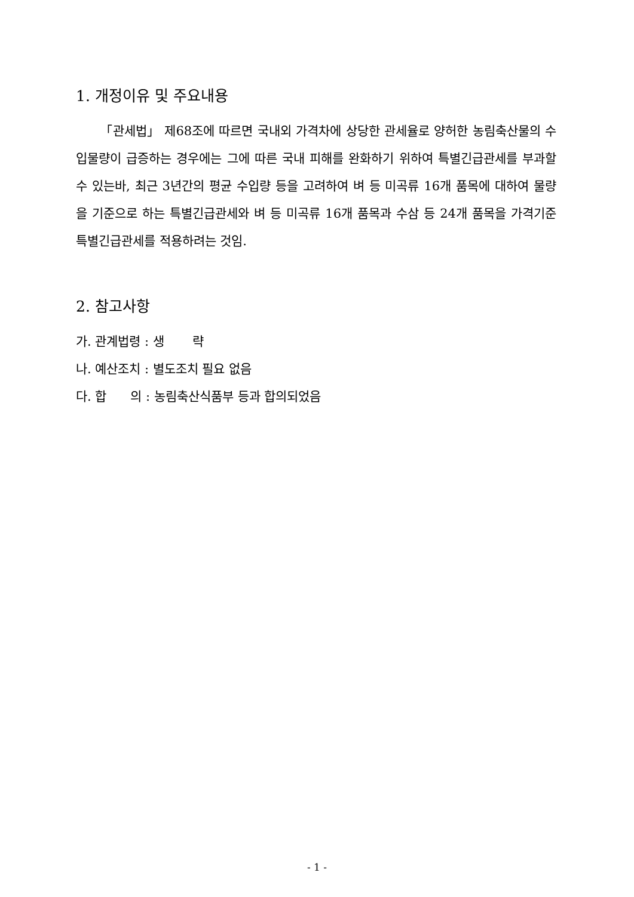1. 개정이유 및 주요내용
「관세법」 제68조에 따르면 국내외 가격차에 상당한 관세율로 양허한 농림축산물의 수입물량이 급증하는 경우에는 그에 따른 국내 피해를 완화하기 위하여 특별긴급관세를 부과할 수 있는바, 최근 3년간의 평균 수입량 등을 고려하여 벼 등 미곡류 16개 품목에 대하여 물량을 기준으로 하는 특별긴급관세와 벼 등 미곡류 16개 품목과 수삼 등 24개 품목을 가격기준 특별긴급관세를 적용하려는 것임.
2. 참고사항
가. 관계법령 : 생 략
나. 예산조치 : 별도조치 필요 없음
다. 합 의 : 농림축산식품부 등과 합의되었음
- 1 -